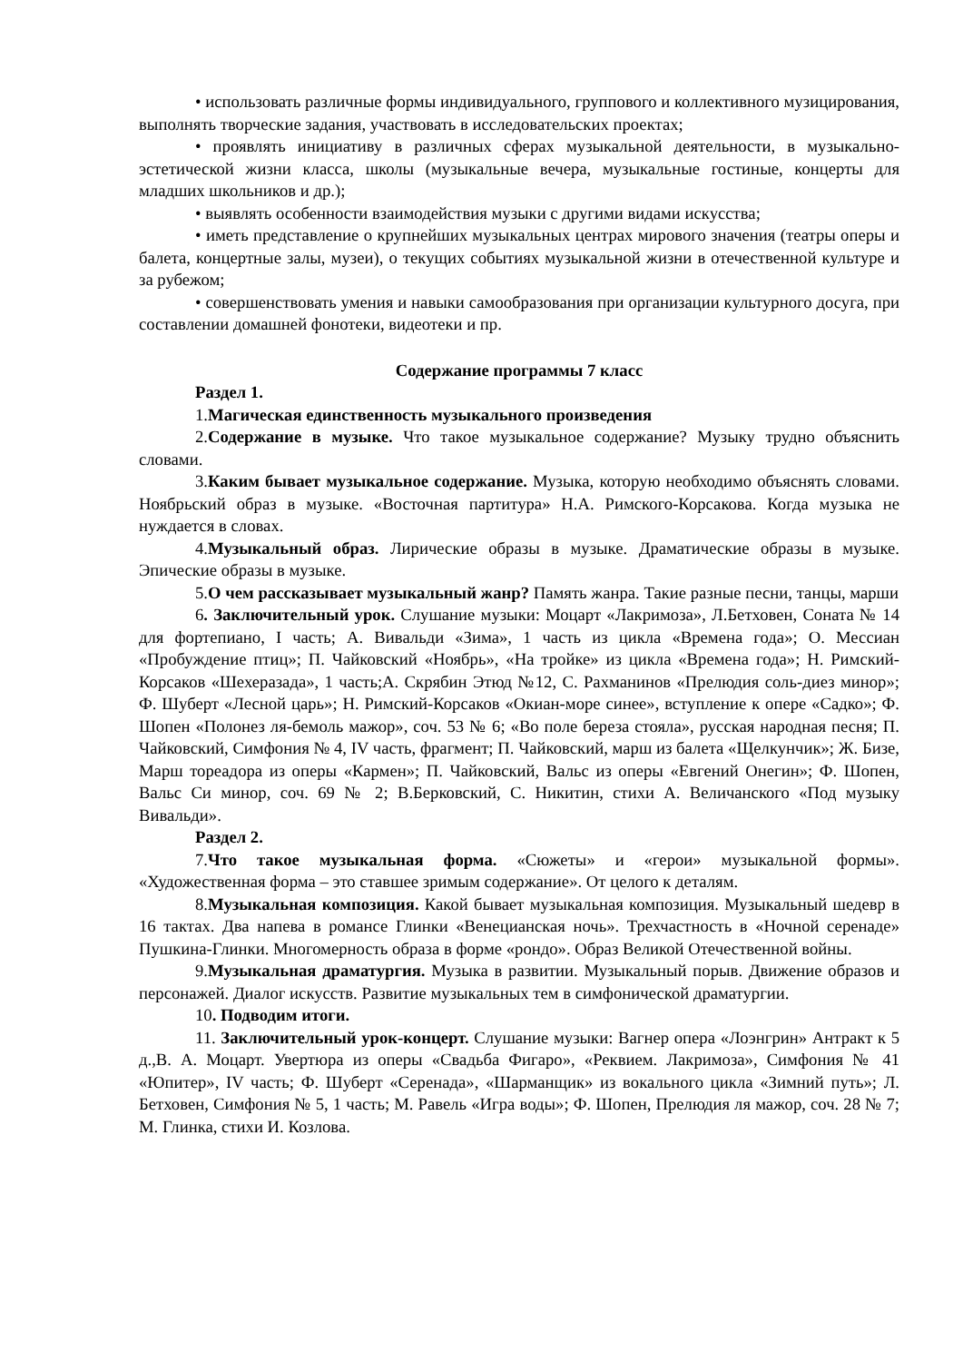• использовать различные формы индивидуального, группового и коллективного музицирования, выполнять творческие задания, участвовать в исследовательских проектах;
• проявлять инициативу в различных сферах музыкальной деятельности, в музыкально-эстетической жизни класса, школы (музыкальные вечера, музыкальные гостиные, концерты для младших школьников и др.);
• выявлять особенности взаимодействия музыки с другими видами искусства;
• иметь представление о крупнейших музыкальных центрах мирового значения (театры оперы и балета, концертные залы, музеи), о текущих событиях музыкальной жизни в отечественной культуре и за рубежом;
• совершенствовать умения и навыки самообразования при организации культурного досуга, при составлении домашней фонотеки, видеотеки и пр.
Содержание программы 7 класс
Раздел 1.
1.Магическая единственность музыкального произведения
2.Содержание в музыке. Что такое музыкальное содержание? Музыку трудно объяснить словами.
3.Каким бывает музыкальное содержание. Музыка, которую необходимо объяснять словами. Ноябрьский образ в музыке. «Восточная партитура» Н.А. Римского-Корсакова. Когда музыка не нуждается в словах.
4.Музыкальный образ. Лирические образы в музыке. Драматические образы в музыке. Эпические образы в музыке.
5.О чем рассказывает музыкальный жанр? Память жанра. Такие разные песни, танцы, марши
6. Заключительный урок. Слушание музыки: Моцарт «Лакримоза», Л.Бетховен, Соната № 14 для фортепиано, I часть; А. Вивальди «Зима», 1 часть из цикла «Времена года»; О. Мессиан «Пробуждение птиц»; П. Чайковский «Ноябрь», «На тройке» из цикла «Времена года»; Н. Римский-Корсаков «Шехеразада», 1 часть;А. Скрябин Этюд №12, С. Рахманинов «Прелюдия соль-диез минор»; Ф. Шуберт «Лесной царь»; Н. Римский-Корсаков «Окиан-море синее», вступление к опере «Садко»; Ф. Шопен «Полонез ля-бемоль мажор», соч. 53 № 6; «Во поле береза стояла», русская народная песня; П. Чайковский, Симфония № 4, IV часть, фрагмент; П. Чайковский, марш из балета «Щелкунчик»; Ж. Бизе, Марш тореадора из оперы «Кармен»; П. Чайковский, Вальс из оперы «Евгений Онегин»; Ф. Шопен, Вальс Си минор, соч. 69 № 2; В.Берковский, С. Никитин, стихи А. Величанского «Под музыку Вивальди».
Раздел 2.
7.Что такое музыкальная форма. «Сюжеты» и «герои» музыкальной формы». «Художественная форма – это ставшее зримым содержание». От целого к деталям.
8.Музыкальная композиция. Какой бывает музыкальная композиция. Музыкальный шедевр в 16 тактах. Два напева в романсе Глинки «Венецианская ночь». Трехчастность в «Ночной серенаде» Пушкина-Глинки. Многомерность образа в форме «рондо». Образ Великой Отечественной войны.
9.Музыкальная драматургия. Музыка в развитии. Музыкальный порыв. Движение образов и персонажей. Диалог искусств. Развитие музыкальных тем в симфонической драматургии.
10. Подводим итоги.
11. Заключительный урок-концерт. Слушание музыки: Вагнер опера «Лоэнгрин» Антракт к 5 д.,В. А. Моцарт. Увертюра из оперы «Свадьба Фигаро», «Реквием. Лакримоза», Симфония № 41 «Юпитер», IV часть; Ф. Шуберт «Серенада», «Шарманщик» из вокального цикла «Зимний путь»; Л. Бетховен, Симфония № 5, 1 часть; М. Равель «Игра воды»; Ф. Шопен, Прелюдия ля мажор, соч. 28 № 7; М. Глинка, стихи И. Козлова.